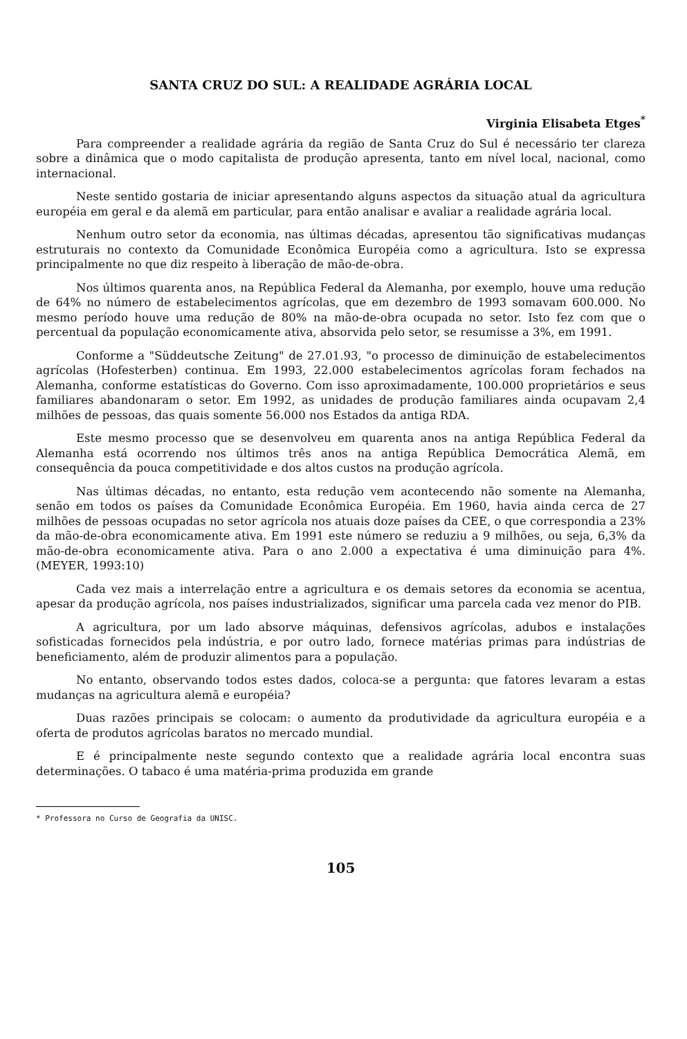SANTA CRUZ DO SUL: A REALIDADE AGRÁRIA LOCAL
Virginia Elisabeta Etges<sup>*</sup>
Para compreender a realidade agrária da região de Santa Cruz do Sul é necessário ter clareza sobre a dinâmica que o modo capitalista de produção apresenta, tanto em nível local, nacional, como internacional.
Neste sentido gostaria de iniciar apresentando alguns aspectos da situação atual da agricultura européia em geral e da alemã em particular, para então analisar e avaliar a realidade agrária local.
Nenhum outro setor da economia, nas últimas décadas, apresentou tão significativas mudanças estruturais no contexto da Comunidade Econômica Européia como a agricultura. Isto se expressa principalmente no que diz respeito à liberação de mão-de-obra.
Nos últimos quarenta anos, na República Federal da Alemanha, por exemplo, houve uma redução de 64% no número de estabelecimentos agrícolas, que em dezembro de 1993 somavam 600.000. No mesmo período houve uma redução de 80% na mão-de-obra ocupada no setor. Isto fez com que o percentual da população economicamente ativa, absorvida pelo setor, se resumisse a 3%, em 1991.
Conforme a "Süddeutsche Zeitung" de 27.01.93, "o processo de diminuição de estabelecimentos agrícolas (Hofesterben) continua. Em 1993, 22.000 estabelecimentos agrícolas foram fechados na Alemanha, conforme estatísticas do Governo. Com isso aproximadamente, 100.000 proprietários e seus familiares abandonaram o setor. Em 1992, as unidades de produção familiares ainda ocupavam 2,4 milhões de pessoas, das quais somente 56.000 nos Estados da antiga RDA.
Este mesmo processo que se desenvolveu em quarenta anos na antiga República Federal da Alemanha está ocorrendo nos últimos três anos na antiga República Democrática Alemã, em consequência da pouca competitividade e dos altos custos na produção agrícola.
Nas últimas décadas, no entanto, esta redução vem acontecendo não somente na Alemanha, senão em todos os países da Comunidade Econômica Européia. Em 1960, havia ainda cerca de 27 milhões de pessoas ocupadas no setor agrícola nos atuais doze países da CEE, o que correspondia a 23% da mão-de-obra economicamente ativa. Em 1991 este número se reduziu a 9 milhões, ou seja, 6,3% da mão-de-obra economicamente ativa. Para o ano 2.000 a expectativa é uma diminuição para 4%. (MEYER, 1993:10)
Cada vez mais a interrelação entre a agricultura e os demais setores da economia se acentua, apesar da produção agrícola, nos países industrializados, significar uma parcela cada vez menor do PIB.
A agricultura, por um lado absorve máquinas, defensivos agrícolas, adubos e instalações sofisticadas fornecidos pela indústria, e por outro lado, fornece matérias primas para indústrias de beneficiamento, além de produzir alimentos para a população.
No entanto, observando todos estes dados, coloca-se a pergunta: que fatores levaram a estas mudanças na agricultura alemã e européia?
Duas razões principais se colocam: o aumento da produtividade da agricultura européia e a oferta de produtos agrícolas baratos no mercado mundial.
E é principalmente neste segundo contexto que a realidade agrária local encontra suas determinações. O tabaco é uma matéria-prima produzida em grande
* Professora no Curso de Geografia da UNISC.
105